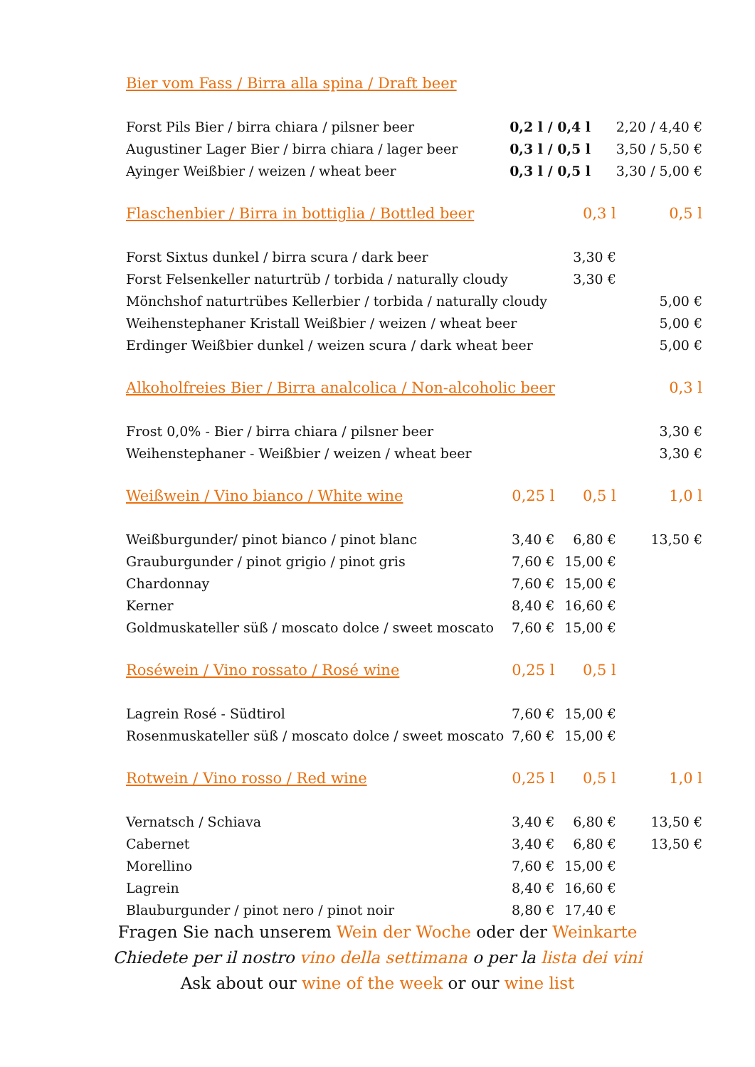| Bier vom Fass / Birra alla spina / Draft beer | | | |
| --- | --- | --- | --- |
| Forst Pils Bier / birra chiara / pilsner beer | 0,2 l / 0,4 l | | 2,20 / 4,40 € |
| Augustiner Lager Bier / birra chiara / lager beer | 0,3 l / 0,5 l | | 3,50 / 5,50 € |
| Ayinger Weißbier / weizen / wheat beer | 0,3 l / 0,5 l | | 3,30 / 5,00 € |
| Flaschenbier / Birra in bottiglia / Bottled beer | | 0,3 l | 0,5 l |
| Forst Sixtus dunkel / birra scura / dark beer | | 3,30 € | |
| Forst Felsenkeller naturtrüb / torbida / naturally cloudy | | 3,30 € | |
| Mönchshof naturtrübes Kellerbier / torbida / naturally cloudy | | | 5,00 € |
| Weihenstephaner Kristall Weißbier / weizen / wheat beer | | | 5,00 € |
| Erdinger Weißbier dunkel / weizen scura / dark wheat beer | | | 5,00 € |
| Alkoholfreies Bier / Birra analcolica / Non-alcoholic beer | | | 0,3 l |
| Frost 0,0% - Bier / birra chiara / pilsner beer | | | 3,30 € |
| Weihenstephaner - Weißbier / weizen / wheat beer | | | 3,30 € |
| Weißwein / Vino bianco / White wine | 0,25 l | 0,5 l | 1,0 l |
| Weißburgunder/ pinot bianco / pinot blanc | 3,40 € | 6,80 € | 13,50 € |
| Grauburgunder / pinot grigio / pinot gris | 7,60 € | 15,00 € | |
| Chardonnay | 7,60 € | 15,00 € | |
| Kerner | 8,40 € | 16,60 € | |
| Goldmuskateller süß / moscato dolce / sweet moscato | 7,60 € | 15,00 € | |
| Roséwein / Vino rossato / Rosé wine | 0,25 l | 0,5 l | |
| Lagrein Rosé - Südtirol | 7,60 € | 15,00 € | |
| Rosenmuskateller süß / moscato dolce / sweet moscato | 7,60 € | 15,00 € | |
| Rotwein / Vino rosso / Red wine | 0,25 l | 0,5 l | 1,0 l |
| Vernatsch / Schiava | 3,40 € | 6,80 € | 13,50 € |
| Cabernet | 3,40 € | 6,80 € | 13,50 € |
| Morellino | 7,60 € | 15,00 € | |
| Lagrein | 8,40 € | 16,60 € | |
| Blauburgunder / pinot nero / pinot noir | 8,80 € | 17,40 € | |
Fragen Sie nach unserem Wein der Woche oder der Weinkarte
Chiedete per il nostro vino della settimana o per la lista dei vini
Ask about our wine of the week or our wine list